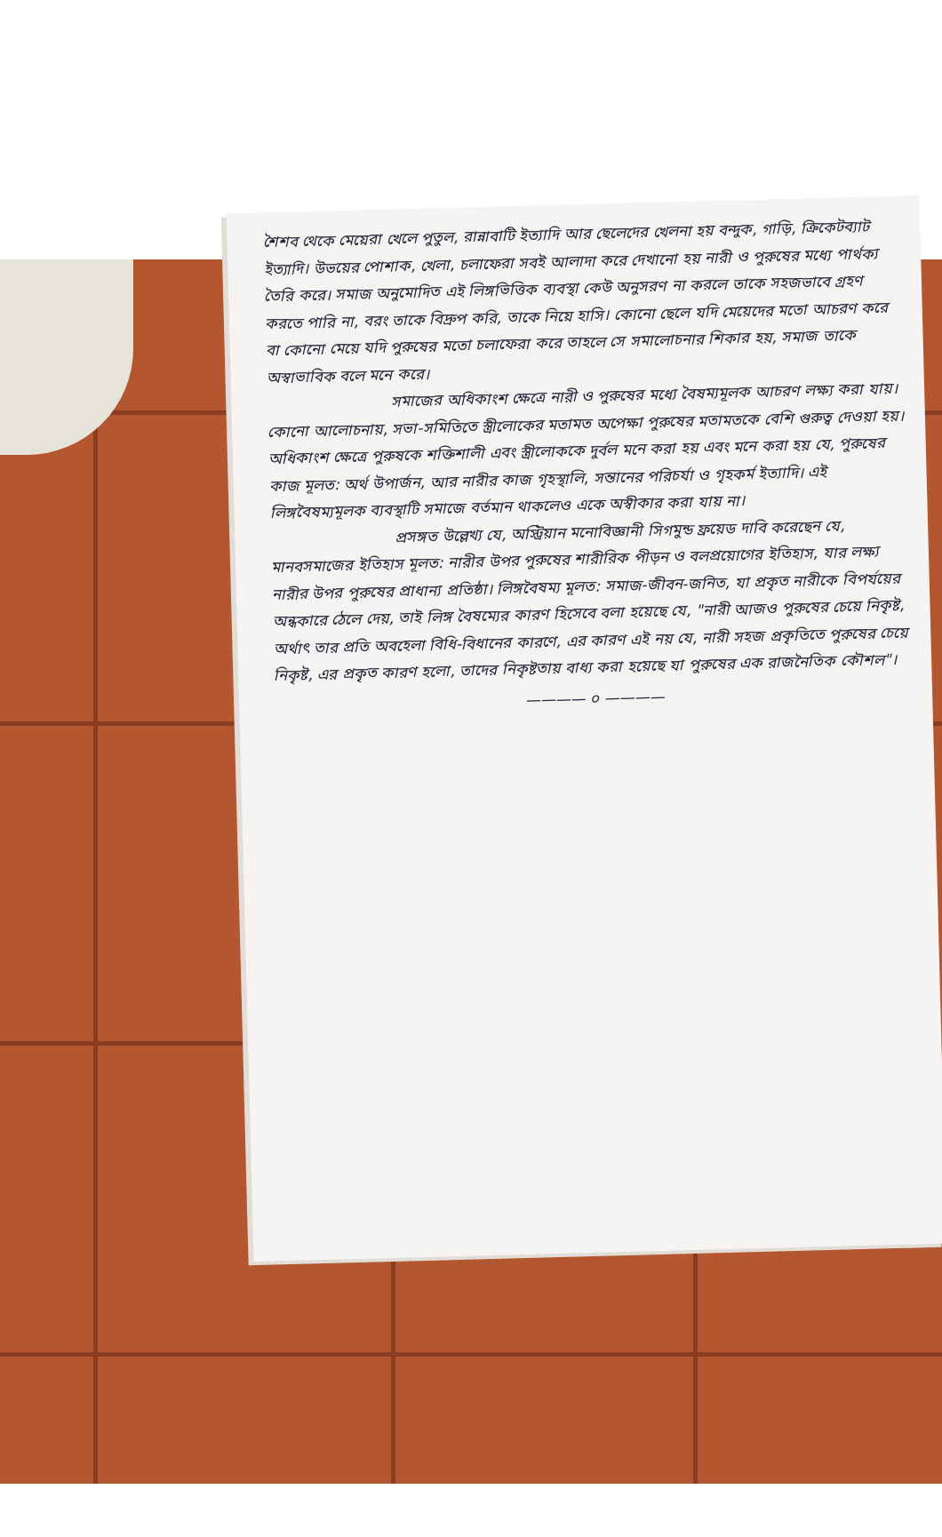শৈশব থেকে মেয়েরা খেলে পুতুল, রান্নাবাটি ইত্যাদি আর ছেলেদের খেলনা হয় বন্দুক, গাড়ি, ক্রিকেটব্যাট ইত্যাদি। উভয়ের পোশাক, খেলা, চলাফেরা সবই আলাদা করে দেখানো হয় নারী ও পুরুষের মধ্যে পার্থক্য তৈরি করে। সমাজ অনুমোদিত এই লিঙ্গভিত্তিক ব্যবস্থা কেউ অনুসরণ না করলে তাকে সহজভাবে গ্রহণ করতে পারি না, বরং তাকে বিদ্রুপ করি, তাকে নিয়ে হাসি। কোনো ছেলে যদি মেয়েদের মতো আচরণ করে বা কোনো মেয়ে যদি পুরুষের মতো চলাফেরা করে তাহলে সে সমালোচনার শিকার হয়, সমাজ তাকে অস্বাভাবিক বলে মনে করে।
সমাজের অধিকাংশ ক্ষেত্রে নারী ও পুরুষের মধ্যে বৈষম্যমূলক আচরণ লক্ষ্য করা যায়। কোনো আলোচনায়, সভা-সমিতিতে স্ত্রীলোকের মতামত অপেক্ষা পুরুষের মতামতকে বেশি গুরুত্ব দেওয়া হয়। অধিকাংশ ক্ষেত্রে পুরুষকে শক্তিশালী এবং স্ত্রীলোককে দুর্বল মনে করা হয় এবং মনে করা হয় যে, পুরুষের কাজ মূলত: অর্থ উপার্জন, আর নারীর কাজ গৃহস্থালি, সন্তানের পরিচর্যা ও গৃহকর্ম ইত্যাদি। এই লিঙ্গবৈষম্যমূলক ব্যবস্থাটি সমাজে বর্তমান থাকলেও একে অস্বীকার করা যায় না।
প্রসঙ্গত উল্লেখ্য যে, অস্ট্রিয়ান মনোবিজ্ঞানী সিগমুন্ড ফ্রয়েড দাবি করেছেন যে, মানবসমাজের ইতিহাস মূলত: নারীর উপর পুরুষের শারীরিক পীড়ন ও বলপ্রয়োগের ইতিহাস, যার লক্ষ্য নারীর উপর পুরুষের প্রাধান্য প্রতিষ্ঠা। লিঙ্গবৈষম্য মূলত: সমাজ-জীবন-জনিত, যা প্রকৃত নারীকে বিপর্যয়ের অন্ধকারে ঠেলে দেয়, তাই লিঙ্গ বৈষম্যের কারণ হিসেবে বলা হয়েছে যে, "নারী আজও পুরুষের চেয়ে নিকৃষ্ট, অর্থাৎ তার প্রতি অবহেলা বিধি-বিধানের কারণে, এর কারণ এই নয় যে, নারী সহজ প্রকৃতিতে পুরুষের চেয়ে নিকৃষ্ট, এর প্রকৃত কারণ হলো, তাদের নিকৃষ্টতায় বাধ্য করা হয়েছে যা পুরুষের এক রাজনৈতিক কৌশল"।
———— ০ ————